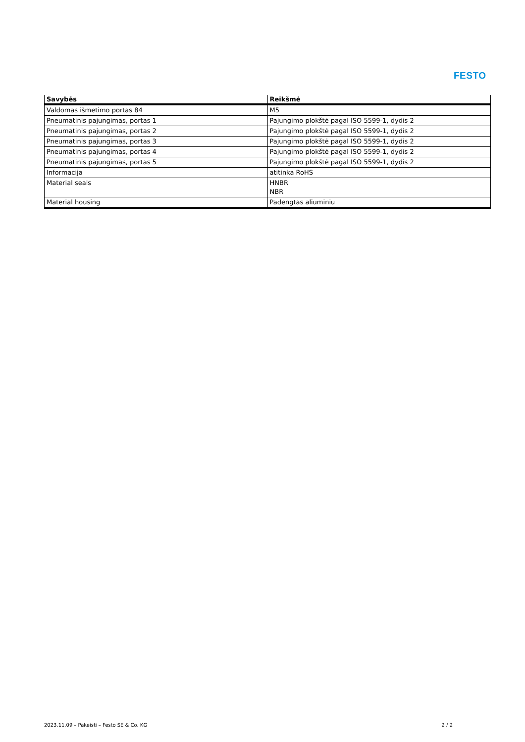FESTO
| Savybės | Reikšmė |
| --- | --- |
| Valdomas išmetimo portas 84 | M5 |
| Pneumatinis pajungimas, portas 1 | Pajungimo plokštė pagal ISO 5599-1, dydis 2 |
| Pneumatinis pajungimas, portas 2 | Pajungimo plokštė pagal ISO 5599-1, dydis 2 |
| Pneumatinis pajungimas, portas 3 | Pajungimo plokštė pagal ISO 5599-1, dydis 2 |
| Pneumatinis pajungimas, portas 4 | Pajungimo plokštė pagal ISO 5599-1, dydis 2 |
| Pneumatinis pajungimas, portas 5 | Pajungimo plokštė pagal ISO 5599-1, dydis 2 |
| Informacija | atitinka RoHS |
| Material seals | HNBR NBR |
| Material housing | Padengtas aliuminiu |
2023.11.09 – Pakeisti – Festo SE & Co. KG 2 / 2